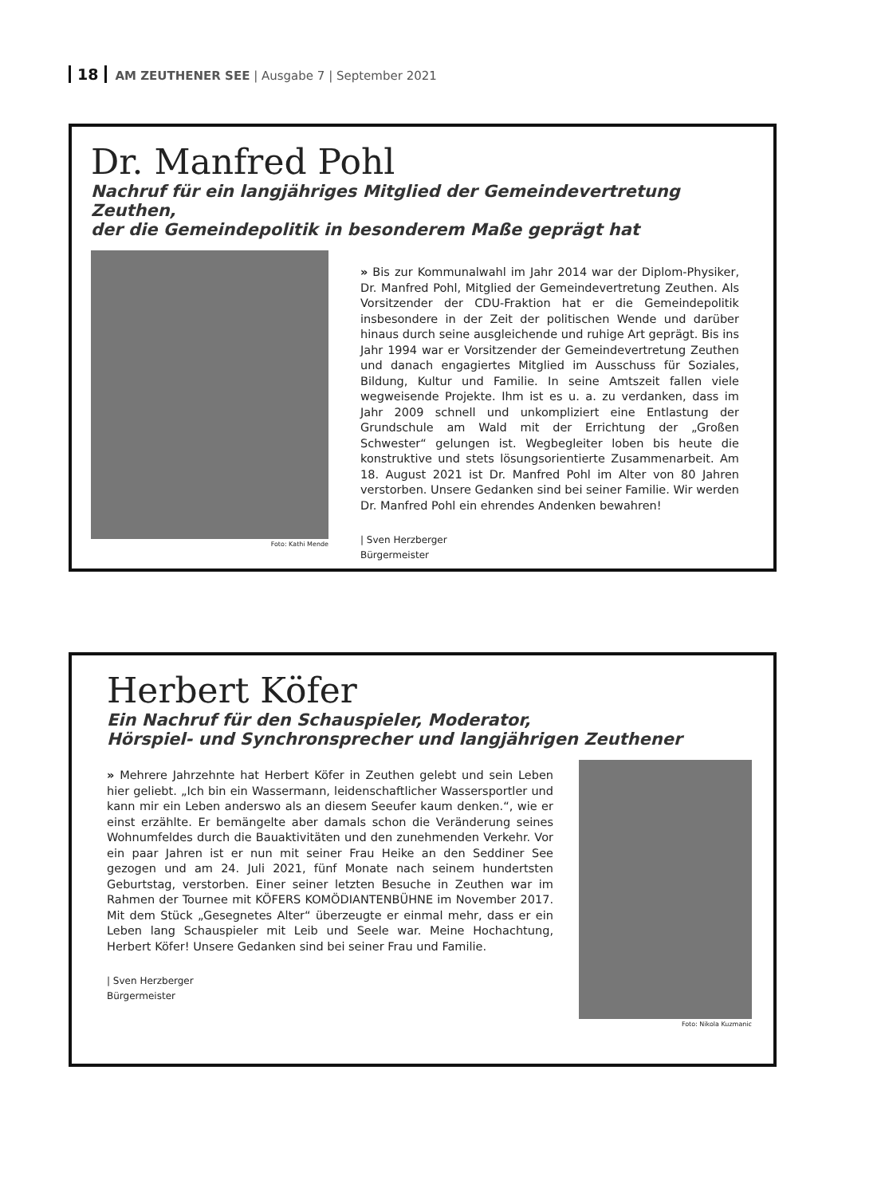18 AM ZEUTHENER SEE | Ausgabe 7 | September 2021
Dr. Manfred Pohl
Nachruf für ein langjähriges Mitglied der Gemeindevertretung Zeuthen,
der die Gemeindepolitik in besonderem Maße geprägt hat
Foto: Kathi Mende
» Bis zur Kommunalwahl im Jahr 2014 war der Diplom-Physiker, Dr. Manfred Pohl, Mitglied der Gemeindevertretung Zeuthen. Als Vorsitzender der CDU-Fraktion hat er die Gemeindepolitik insbesondere in der Zeit der politischen Wende und darüber hinaus durch seine ausgleichende und ruhige Art geprägt. Bis ins Jahr 1994 war er Vorsitzender der Gemeindevertretung Zeuthen und danach engagiertes Mitglied im Ausschuss für Soziales, Bildung, Kultur und Familie. In seine Amtszeit fallen viele wegweisende Projekte. Ihm ist es u. a. zu verdanken, dass im Jahr 2009 schnell und unkompliziert eine Entlastung der Grundschule am Wald mit der Errichtung der „Großen Schwester“ gelungen ist. Wegbegleiter loben bis heute die konstruktive und stets lösungsorientierte Zusammenarbeit. Am 18. August 2021 ist Dr. Manfred Pohl im Alter von 80 Jahren verstorben. Unsere Gedanken sind bei seiner Familie. Wir werden Dr. Manfred Pohl ein ehrendes Andenken bewahren!
| Sven Herzberger
Bürgermeister
Herbert Köfer
Ein Nachruf für den Schauspieler, Moderator,
Hörspiel- und Synchronsprecher und langjährigen Zeuthener
» Mehrere Jahrzehnte hat Herbert Köfer in Zeuthen gelebt und sein Leben hier geliebt. „Ich bin ein Wassermann, leidenschaftlicher Wassersportler und kann mir ein Leben anderswo als an diesem Seeufer kaum denken.“, wie er einst erzählte. Er bemängelte aber damals schon die Veränderung seines Wohnumfeldes durch die Bauaktivitäten und den zunehmenden Verkehr. Vor ein paar Jahren ist er nun mit seiner Frau Heike an den Seddiner See gezogen und am 24. Juli 2021, fünf Monate nach seinem hundertsten Geburtstag, verstorben. Einer seiner letzten Besuche in Zeuthen war im Rahmen der Tournee mit KÖFERS KOMÖDIANTENBÜHNE im November 2017. Mit dem Stück „Gesegnetes Alter“ überzeugte er einmal mehr, dass er ein Leben lang Schauspieler mit Leib und Seele war. Meine Hochachtung, Herbert Köfer! Unsere Gedanken sind bei seiner Frau und Familie.
| Sven Herzberger
Bürgermeister
Foto: Nikola Kuzmanic